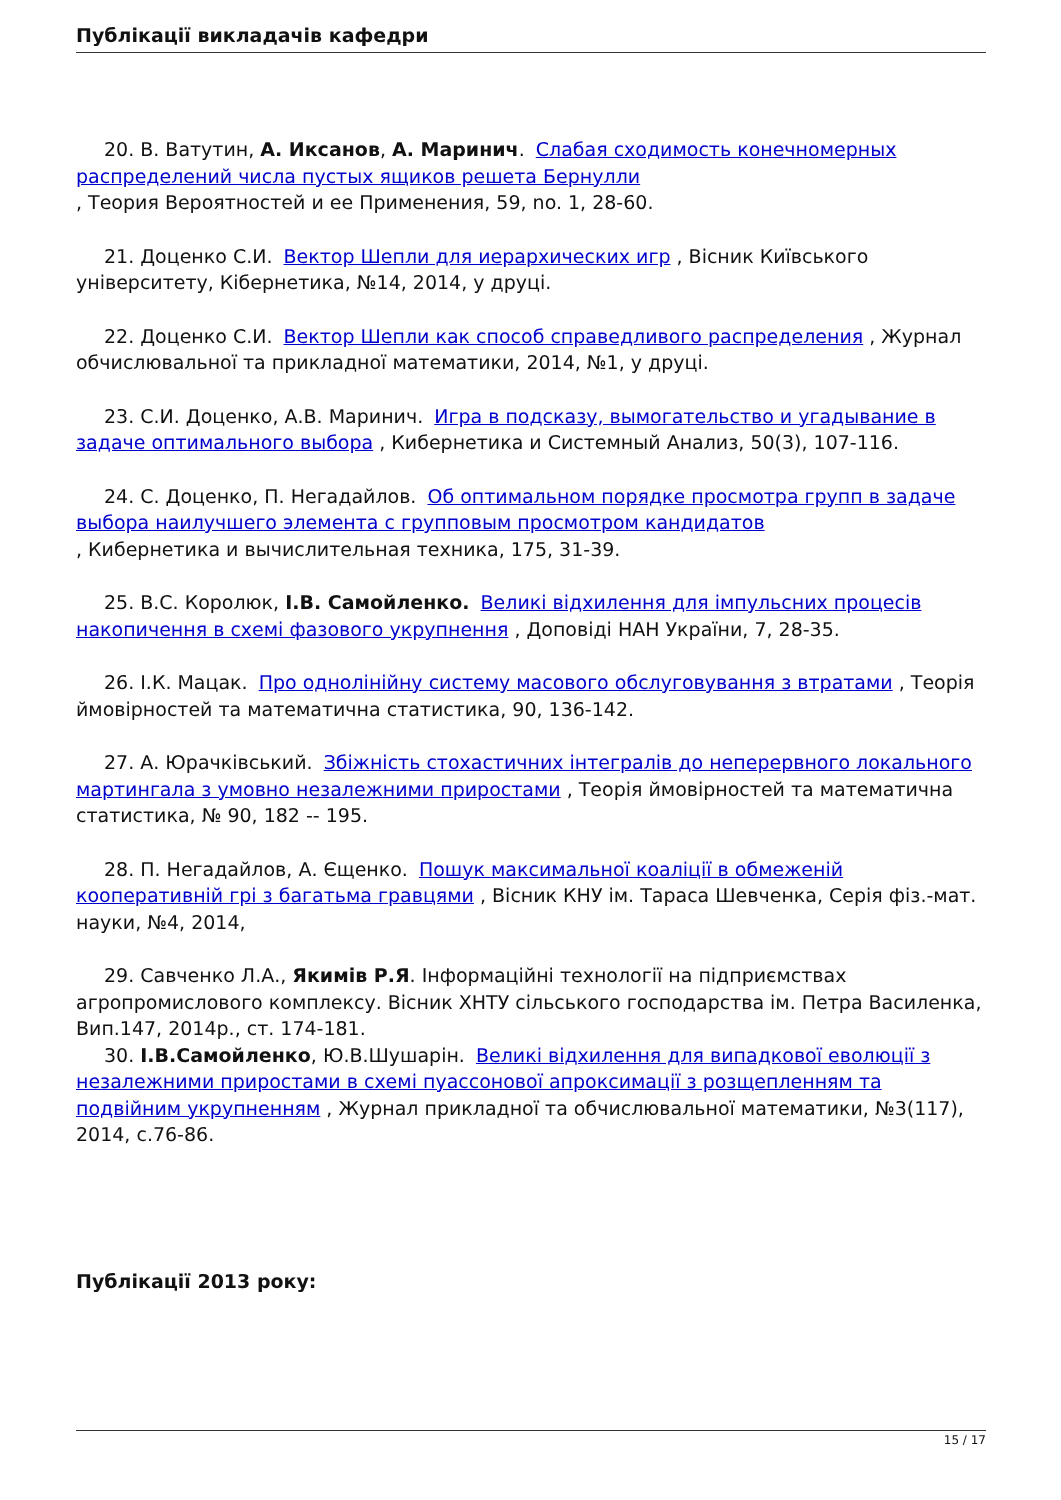Публікації викладачів кафедри
20. В. Ватутин, А. Иксанов, А. Маринич. Слабая сходимость конечномерных распределений числа пустых ящиков решета Бернулли
, Теория Вероятностей и ее Применения, 59, no. 1, 28-60.
21. Доценко С.И. Вектор Шепли для иерархических игр , Вісник Київського університету, Кібернетика, №14, 2014, у друці.
22. Доценко С.И. Вектор Шепли как способ справедливого распределения , Журнал обчислювальної та прикладної математики, 2014, №1, у друці.
23. С.И. Доценко, А.В. Маринич. Игра в подсказу, вымогательство и угадывание в задаче оптимального выбора , Кибернетика и Системный Анализ, 50(3), 107-116.
24. С. Доценко, П. Негадайлов. Об оптимальном порядке просмотра групп в задаче выбора наилучшего элемента с групповым просмотром кандидатов
, Кибернетика и вычислительная техника, 175, 31-39.
25. В.С. Королюк, І.В. Самойленко. Великі відхилення для імпульсних процесів накопичення в схемі фазового укрупнення , Доповіді НАН України, 7, 28-35.
26. І.К. Мацак. Про однолінійну систему масового обслуговування з втратами , Теорія ймовірностей та математична статистика, 90, 136-142.
27. А. Юрачківський. Збіжність стохастичних інтегралів до неперервного локального мартингала з умовно незалежними приростами , Теорія ймовірностей та математична статистика, № 90, 182 -- 195.
28. П. Негадайлов, А. Єщенко. Пошук максимальної коаліції в обмеженій кооперативній грі з багатьма гравцями , Вісник КНУ ім. Тараса Шевченка, Серія фіз.-мат. науки, №4, 2014,
29. Савченко Л.А., Якимів Р.Я. Інформаційні технології на підприємствах агропромислового комплексу. Вісник ХНТУ сільського господарства ім. Петра Василенка, Вип.147, 2014р., ст. 174-181.
30. І.В.Самойленко, Ю.В.Шушарін. Великі відхилення для випадкової еволюції з незалежними приростами в схемі пуассонової апроксимації з розщепленням та подвійним укрупненням , Журнал прикладної та обчислювальної математики, №3(117), 2014, с.76-86.
Публікації 2013 року:
15 / 17